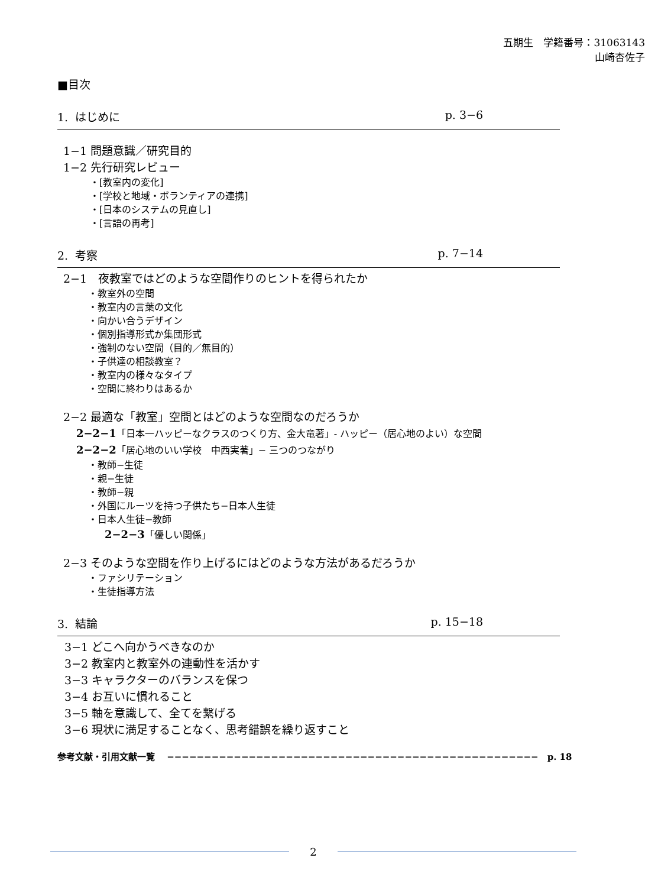五期生　学籍番号：31063143
山崎杏佐子
■目次
1. はじめに p. 3−6
1−1 問題意識／研究目的
1−2 先行研究レビュー
・[教室内の変化]
・[学校と地域・ボランティアの連携]
・[日本のシステムの見直し]
・[言語の再考]
2. 考察 p. 7−14
2−1　夜教室ではどのような空間作りのヒントを得られたか
・教室外の空間
・教室内の言葉の文化
・向かい合うデザイン
・個別指導形式か集団形式
・強制のない空間（目的／無目的）
・子供達の相談教室？
・教室内の様々なタイプ
・空間に終わりはあるか
2−2 最適な「教室」空間とはどのような空間なのだろうか
2−2−1「日本一ハッピーなクラスのつくり方、金大竜著」- ハッピー（居心地のよい）な空間
2−2−2「居心地のいい学校　中西実著」− 三つのつながり
・教師−生徒
・親−生徒
・教師−親
・外国にルーツを持つ子供たち−日本人生徒
・日本人生徒−教師
2−2−3「優しい関係」
2−3 そのような空間を作り上げるにはどのような方法があるだろうか
・ファシリテーション
・生徒指導方法
3. 結論 p. 15−18
3−1 どこへ向かうべきなのか
3−2 教室内と教室外の連動性を活かす
3−3 キャラクターのバランスを保つ
3−4 お互いに慣れること
3−5 軸を意識して、全てを繋げる
3−6 現状に満足することなく、思考錯誤を繰り返すこと
参考文献・引用文献一覧　 −−−−−−−−−−−−−−−−−−−−−−−−−−−−−−−−−−−−−−−−−−−−−−−−−−　p. 18
2